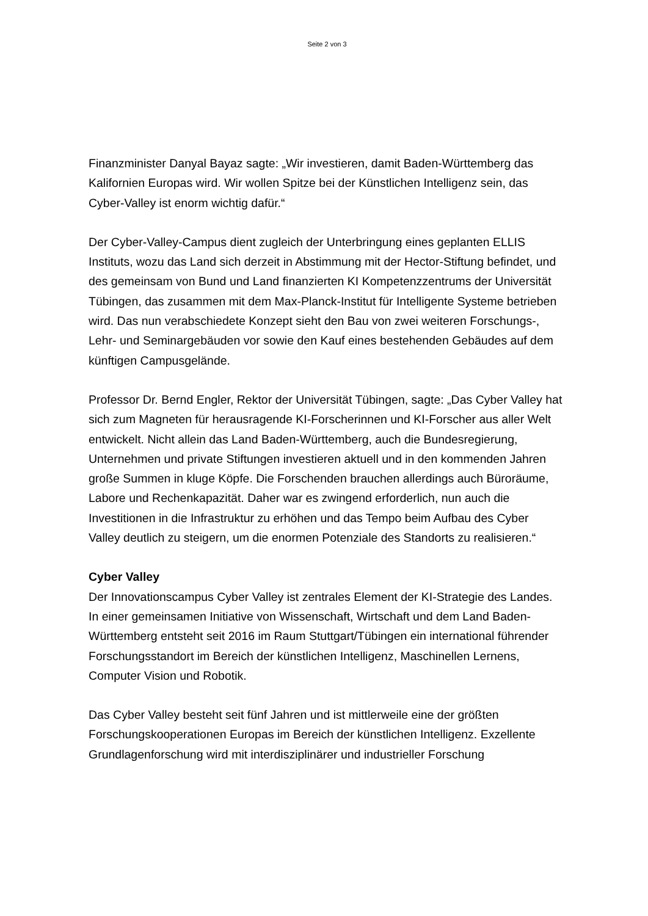Seite 2 von 3
Finanzminister Danyal Bayaz sagte: „Wir investieren, damit Baden-Württemberg das Kalifornien Europas wird. Wir wollen Spitze bei der Künstlichen Intelligenz sein, das Cyber-Valley ist enorm wichtig dafür.“
Der Cyber-Valley-Campus dient zugleich der Unterbringung eines geplanten ELLIS Instituts, wozu das Land sich derzeit in Abstimmung mit der Hector-Stiftung befindet, und des gemeinsam von Bund und Land finanzierten KI Kompetenzzentrums der Universität Tübingen, das zusammen mit dem Max-Planck-Institut für Intelligente Systeme betrieben wird. Das nun verabschiedete Konzept sieht den Bau von zwei weiteren Forschungs-, Lehr- und Seminargebäuden vor sowie den Kauf eines bestehenden Gebäudes auf dem künftigen Campusgelände.
Professor Dr. Bernd Engler, Rektor der Universität Tübingen, sagte: „Das Cyber Valley hat sich zum Magneten für herausragende KI-Forscherinnen und KI-Forscher aus aller Welt entwickelt. Nicht allein das Land Baden-Württemberg, auch die Bundesregierung, Unternehmen und private Stiftungen investieren aktuell und in den kommenden Jahren große Summen in kluge Köpfe. Die Forschenden brauchen allerdings auch Büroräume, Labore und Rechenkapazität. Daher war es zwingend erforderlich, nun auch die Investitionen in die Infrastruktur zu erhöhen und das Tempo beim Aufbau des Cyber Valley deutlich zu steigern, um die enormen Potenziale des Standorts zu realisieren.“
Cyber Valley
Der Innovationscampus Cyber Valley ist zentrales Element der KI-Strategie des Landes. In einer gemeinsamen Initiative von Wissenschaft, Wirtschaft und dem Land Baden-Württemberg entsteht seit 2016 im Raum Stuttgart/Tübingen ein international führender Forschungsstandort im Bereich der künstlichen Intelligenz, Maschinellen Lernens, Computer Vision und Robotik.
Das Cyber Valley besteht seit fünf Jahren und ist mittlerweile eine der größten Forschungskooperationen Europas im Bereich der künstlichen Intelligenz. Exzellente Grundlagenforschung wird mit interdisziplinärer und industrieller Forschung